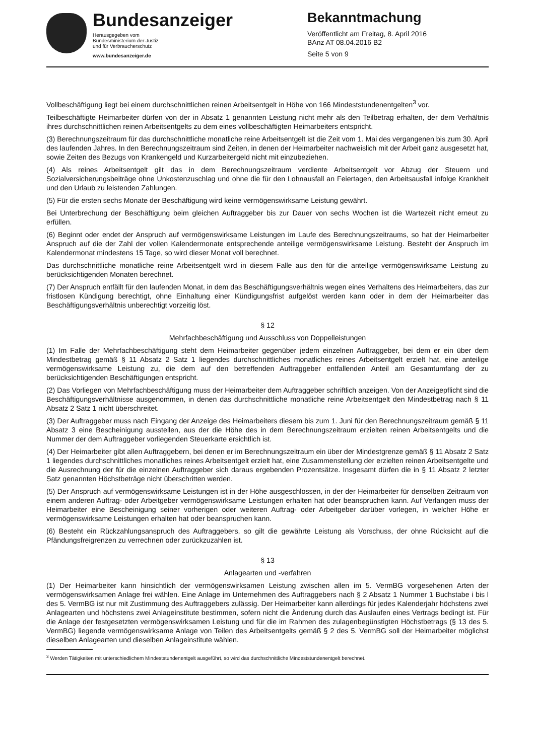Bundesanzeiger
Herausgegeben vom
Bundesministerium der Justiz
und für Verbraucherschutz
www.bundesanzeiger.de
Bekanntmachung
Veröffentlicht am Freitag, 8. April 2016
BAnz AT 08.04.2016 B2
Seite 5 von 9
Vollbeschäftigung liegt bei einem durchschnittlichen reinen Arbeitsentgelt in Höhe von 166 Mindeststundenentgelten<sup>3</sup> vor.
Teilbeschäftigte Heimarbeiter dürfen von der in Absatz 1 genannten Leistung nicht mehr als den Teilbetrag erhalten, der dem Verhältnis ihres durchschnittlichen reinen Arbeitsentgelts zu dem eines vollbeschäftigten Heimarbeiters entspricht.
(3) Berechnungszeitraum für das durchschnittliche monatliche reine Arbeitsentgelt ist die Zeit vom 1. Mai des vergangenen bis zum 30. April des laufenden Jahres. In den Berechnungszeitraum sind Zeiten, in denen der Heimarbeiter nachweislich mit der Arbeit ganz ausgesetzt hat, sowie Zeiten des Bezugs von Krankengeld und Kurzarbeitergeld nicht mit einzubeziehen.
(4) Als reines Arbeitsentgelt gilt das in dem Berechnungszeitraum verdiente Arbeitsentgelt vor Abzug der Steuern und Sozialversicherungsbeiträge ohne Unkostenzuschlag und ohne die für den Lohnausfall an Feiertagen, den Arbeitsausfall infolge Krankheit und den Urlaub zu leistenden Zahlungen.
(5) Für die ersten sechs Monate der Beschäftigung wird keine vermögenswirksame Leistung gewährt.
Bei Unterbrechung der Beschäftigung beim gleichen Auftraggeber bis zur Dauer von sechs Wochen ist die Wartezeit nicht erneut zu erfüllen.
(6) Beginnt oder endet der Anspruch auf vermögenswirksame Leistungen im Laufe des Berechnungszeitraums, so hat der Heimarbeiter Anspruch auf die der Zahl der vollen Kalendermonate entsprechende anteilige vermögenswirksame Leistung. Besteht der Anspruch im Kalendermonat mindestens 15 Tage, so wird dieser Monat voll berechnet.
Das durchschnittliche monatliche reine Arbeitsentgelt wird in diesem Falle aus den für die anteilige vermögenswirksame Leistung zu berücksichtigenden Monaten berechnet.
(7) Der Anspruch entfällt für den laufenden Monat, in dem das Beschäftigungsverhältnis wegen eines Verhaltens des Heimarbeiters, das zur fristlosen Kündigung berechtigt, ohne Einhaltung einer Kündigungsfrist aufgelöst werden kann oder in dem der Heimarbeiter das Beschäftigungsverhältnis unberechtigt vorzeitig löst.
§ 12
Mehrfachbeschäftigung und Ausschluss von Doppelleistungen
(1) Im Falle der Mehrfachbeschäftigung steht dem Heimarbeiter gegenüber jedem einzelnen Auftraggeber, bei dem er ein über dem Mindestbetrag gemäß § 11 Absatz 2 Satz 1 liegendes durchschnittliches monatliches reines Arbeitsentgelt erzielt hat, eine anteilige vermögenswirksame Leistung zu, die dem auf den betreffenden Auftraggeber entfallenden Anteil am Gesamtumfang der zu berücksichtigenden Beschäftigungen entspricht.
(2) Das Vorliegen von Mehrfachbeschäftigung muss der Heimarbeiter dem Auftraggeber schriftlich anzeigen. Von der Anzeigepflicht sind die Beschäftigungsverhältnisse ausgenommen, in denen das durchschnittliche monatliche reine Arbeitsentgelt den Mindestbetrag nach § 11 Absatz 2 Satz 1 nicht überschreitet.
(3) Der Auftraggeber muss nach Eingang der Anzeige des Heimarbeiters diesem bis zum 1. Juni für den Berechnungszeitraum gemäß § 11 Absatz 3 eine Bescheinigung ausstellen, aus der die Höhe des in dem Berechnungszeitraum erzielten reinen Arbeitsentgelts und die Nummer der dem Auftraggeber vorliegenden Steuerkarte ersichtlich ist.
(4) Der Heimarbeiter gibt allen Auftraggebern, bei denen er im Berechnungszeitraum ein über der Mindestgrenze gemäß § 11 Absatz 2 Satz 1 liegendes durchschnittliches monatliches reines Arbeitsentgelt erzielt hat, eine Zusammenstellung der erzielten reinen Arbeitsentgelte und die Ausrechnung der für die einzelnen Auftraggeber sich daraus ergebenden Prozentsätze. Insgesamt dürfen die in § 11 Absatz 2 letzter Satz genannten Höchstbeträge nicht überschritten werden.
(5) Der Anspruch auf vermögenswirksame Leistungen ist in der Höhe ausgeschlossen, in der der Heimarbeiter für denselben Zeitraum von einem anderen Auftrag- oder Arbeitgeber vermögenswirksame Leistungen erhalten hat oder beanspruchen kann. Auf Verlangen muss der Heimarbeiter eine Bescheinigung seiner vorherigen oder weiteren Auftrag- oder Arbeitgeber darüber vorlegen, in welcher Höhe er vermögenswirksame Leistungen erhalten hat oder beanspruchen kann.
(6) Besteht ein Rückzahlungsanspruch des Auftraggebers, so gilt die gewährte Leistung als Vorschuss, der ohne Rücksicht auf die Pfändungsfreigrenzen zu verrechnen oder zurückzuzahlen ist.
§ 13
Anlagearten und -verfahren
(1) Der Heimarbeiter kann hinsichtlich der vermögenswirksamen Leistung zwischen allen im 5. VermBG vorgesehenen Arten der vermögenswirksamen Anlage frei wählen. Eine Anlage im Unternehmen des Auftraggebers nach § 2 Absatz 1 Nummer 1 Buchstabe i bis l des 5. VermBG ist nur mit Zustimmung des Auftraggebers zulässig. Der Heimarbeiter kann allerdings für jedes Kalenderjahr höchstens zwei Anlagearten und höchstens zwei Anlageinstitute bestimmen, sofern nicht die Änderung durch das Auslaufen eines Vertrags bedingt ist. Für die Anlage der festgesetzten vermögenswirksamen Leistung und für die im Rahmen des zulagenbegünstigten Höchstbetrags (§ 13 des 5. VermBG) liegende vermögenswirksame Anlage von Teilen des Arbeitsentgelts gemäß § 2 des 5. VermBG soll der Heimarbeiter möglichst dieselben Anlagearten und dieselben Anlageinstitute wählen.
<sup>3</sup> Werden Tätigkeiten mit unterschiedlichem Mindeststundenentgelt ausgeführt, so wird das durchschnittliche Mindeststundenentgelt berechnet.